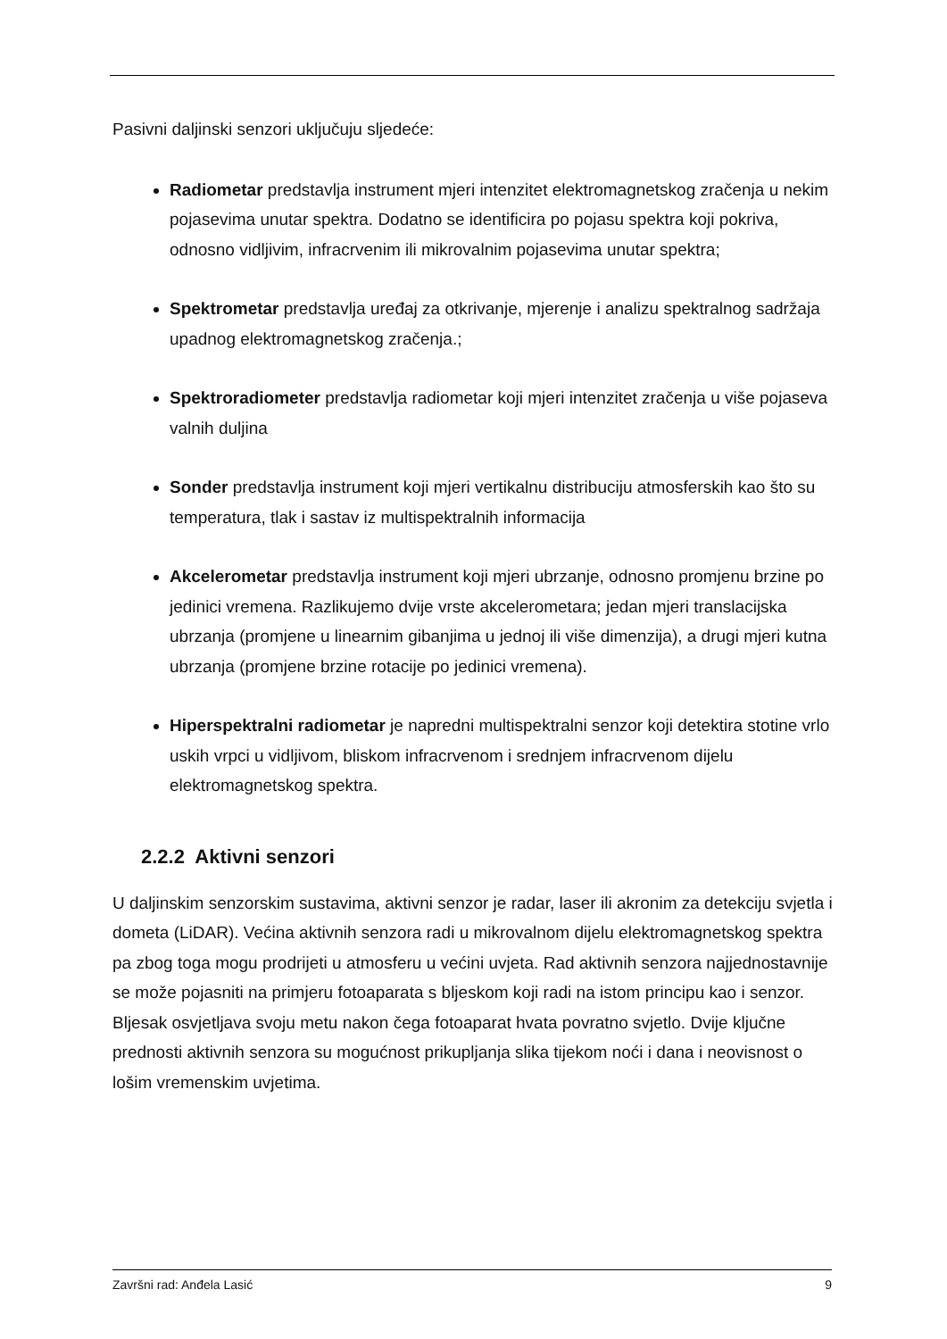Pasivni daljinski senzori uključuju sljedeće:
Radiometar predstavlja instrument mjeri intenzitet elektromagnetskog zračenja u nekim pojasevima unutar spektra. Dodatno se identificira po pojasu spektra koji pokriva, odnosno vidljivim, infracrvenim ili mikrovalnim pojasevima unutar spektra;
Spektrometar predstavlja uređaj za otkrivanje, mjerenje i analizu spektralnog sadržaja upadnog elektromagnetskog zračenja.;
Spektroradiometer predstavlja radiometar koji mjeri intenzitet zračenja u više pojaseva valnih duljina
Sonder predstavlja instrument koji mjeri vertikalnu distribuciju atmosferskih kao što su temperatura, tlak i sastav iz multispektralnih informacija
Akcelerometar predstavlja instrument koji mjeri ubrzanje, odnosno promjenu brzine po jedinici vremena. Razlikujemo dvije vrste akcelerometara; jedan mjeri translacijska ubrzanja (promjene u linearnim gibanjima u jednoj ili više dimenzija), a drugi mjeri kutna ubrzanja (promjene brzine rotacije po jedinici vremena).
Hiperspektralni radiometar je napredni multispektralni senzor koji detektira stotine vrlo uskih vrpci u vidljivom, bliskom infracrvenom i srednjem infracrvenom dijelu elektromagnetskog spektra.
2.2.2 Aktivni senzori
U daljinskim senzorskim sustavima, aktivni senzor je radar, laser ili akronim za detekciju svjetla i dometa (LiDAR). Većina aktivnih senzora radi u mikrovalnom dijelu elektromagnetskog spektra pa zbog toga mogu prodrijeti u atmosferu u većini uvjeta. Rad aktivnih senzora najjednostavnije se može pojasniti na primjeru fotoaparata s bljeskom koji radi na istom principu kao i senzor. Bljesak osvjetljava svoju metu nakon čega fotoaparat hvata povratno svjetlo. Dvije ključne prednosti aktivnih senzora su mogućnost prikupljanja slika tijekom noći i dana i neovisnost o lošim vremenskim uvjetima.
Završni rad: Anđela Lasić 9